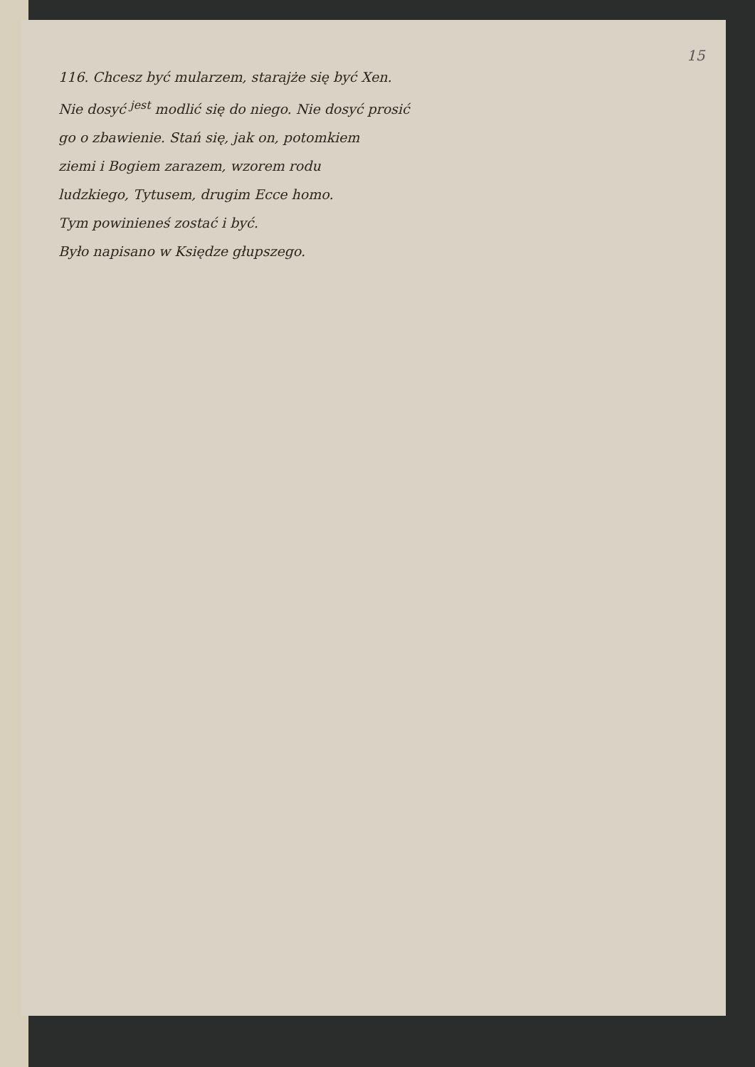15
116. Chcesz być mularzem, starajże się być Xen.
Nie dosyć <sup>jest</sup> modlić się do niego. Nie dosyć prosić
go o zbawienie. Stań się, jak on, potomkiem
ziemi i Bogiem zarazem, wzorem rodu
ludzkiego, Tytusem, drugim Ecce homo.
Tym powinieneś zostać i być.
Było napisano w Księdze głupszego.